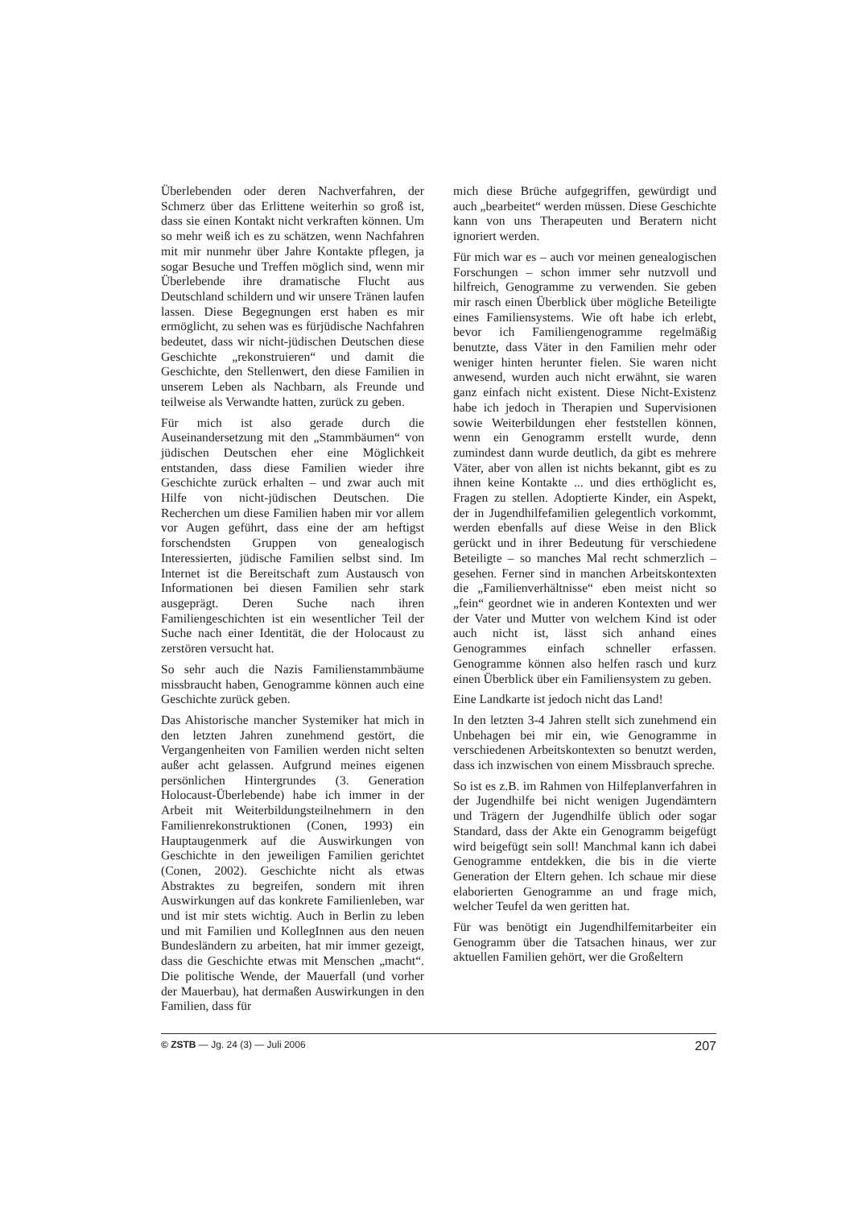Überlebenden oder deren Nachverfahren, der Schmerz über das Erlittene weiterhin so groß ist, dass sie einen Kontakt nicht verkraften können. Um so mehr weiß ich es zu schätzen, wenn Nachfahren mit mir nunmehr über Jahre Kontakte pflegen, ja sogar Besuche und Treffen möglich sind, wenn mir Überlebende ihre dramatische Flucht aus Deutschland schildern und wir unsere Tränen laufen lassen. Diese Begegnungen erst haben es mir ermöglicht, zu sehen was es fürjüdische Nachfahren bedeutet, dass wir nicht-jüdischen Deutschen diese Geschichte „rekonstruieren“ und damit die Geschichte, den Stellenwert, den diese Familien in unserem Leben als Nachbarn, als Freunde und teilweise als Verwandte hatten, zurück zu geben.
Für mich ist also gerade durch die Auseinandersetzung mit den „Stammbäumen“ von jüdischen Deutschen eher eine Möglichkeit entstanden, dass diese Familien wieder ihre Geschichte zurück erhalten – und zwar auch mit Hilfe von nicht-jüdischen Deutschen. Die Recherchen um diese Familien haben mir vor allem vor Augen geführt, dass eine der am heftigst forschendsten Gruppen von genealogisch Interessierten, jüdische Familien selbst sind. Im Internet ist die Bereitschaft zum Austausch von Informationen bei diesen Familien sehr stark ausgeprägt. Deren Suche nach ihren Familiengeschichten ist ein wesentlicher Teil der Suche nach einer Identität, die der Holocaust zu zerstören versucht hat.
So sehr auch die Nazis Familienstammbäume missbraucht haben, Genogramme können auch eine Geschichte zurück geben.
Das Ahistorische mancher Systemiker hat mich in den letzten Jahren zunehmend gestört, die Vergangenheiten von Familien werden nicht selten außer acht gelassen. Aufgrund meines eigenen persönlichen Hintergrundes (3. Generation Holocaust-Überlebende) habe ich immer in der Arbeit mit Weiterbildungsteilnehmern in den Familienrekonstruktionen (Conen, 1993) ein Hauptaugenmerk auf die Auswirkungen von Geschichte in den jeweiligen Familien gerichtet (Conen, 2002). Geschichte nicht als etwas Abstraktes zu begreifen, sondern mit ihren Auswirkungen auf das konkrete Familienleben, war und ist mir stets wichtig. Auch in Berlin zu leben und mit Familien und KollegInnen aus den neuen Bundesländern zu arbeiten, hat mir immer gezeigt, dass die Geschichte etwas mit Menschen „macht“. Die politische Wende, der Mauerfall (und vorher der Mauerbau), hat dermaßen Auswirkungen in den Familien, dass für
mich diese Brüche aufgegriffen, gewürdigt und auch „bearbeitet“ werden müssen. Diese Geschichte kann von uns Therapeuten und Beratern nicht ignoriert werden.
Für mich war es – auch vor meinen genealogischen Forschungen – schon immer sehr nutzvoll und hilfreich, Genogramme zu verwenden. Sie geben mir rasch einen Überblick über mögliche Beteiligte eines Familiensystems. Wie oft habe ich erlebt, bevor ich Familiengenogramme regelmäßig benutzte, dass Väter in den Familien mehr oder weniger hinten herunter fielen. Sie waren nicht anwesend, wurden auch nicht erwähnt, sie waren ganz einfach nicht existent. Diese Nicht-Existenz habe ich jedoch in Therapien und Supervisionen sowie Weiterbildungen eher feststellen können, wenn ein Genogramm erstellt wurde, denn zumindest dann wurde deutlich, da gibt es mehrere Väter, aber von allen ist nichts bekannt, gibt es zu ihnen keine Kontakte ... und dies erthöglicht es, Fragen zu stellen. Adoptierte Kinder, ein Aspekt, der in Jugendhilfefamilien gelegentlich vorkommt, werden ebenfalls auf diese Weise in den Blick gerückt und in ihrer Bedeutung für verschiedene Beteiligte – so manches Mal recht schmerzlich – gesehen. Ferner sind in manchen Arbeitskontexten die „Familienverhältnisse“ eben meist nicht so „fein“ geordnet wie in anderen Kontexten und wer der Vater und Mutter von welchem Kind ist oder auch nicht ist, lässt sich anhand eines Genogrammes einfach schneller erfassen. Genogramme können also helfen rasch und kurz einen Überblick über ein Familiensystem zu geben.
Eine Landkarte ist jedoch nicht das Land!
In den letzten 3-4 Jahren stellt sich zunehmend ein Unbehagen bei mir ein, wie Genogramme in verschiedenen Arbeitskontexten so benutzt werden, dass ich inzwischen von einem Missbrauch spreche.
So ist es z.B. im Rahmen von Hilfeplanverfahren in der Jugendhilfe bei nicht wenigen Jugendämtern und Trägern der Jugendhilfe üblich oder sogar Standard, dass der Akte ein Genogramm beigefügt wird beigefügt sein soll! Manchmal kann ich dabei Genogramme entdekken, die bis in die vierte Generation der Eltern gehen. Ich schaue mir diese elaborierten Genogramme an und frage mich, welcher Teufel da wen geritten hat.
Für was benötigt ein Jugendhilfemitarbeiter ein Genogramm über die Tatsachen hinaus, wer zur aktuellen Familien gehört, wer die Großeltern
© ZSTB — Jg. 24 (3) — Juli 2006 207